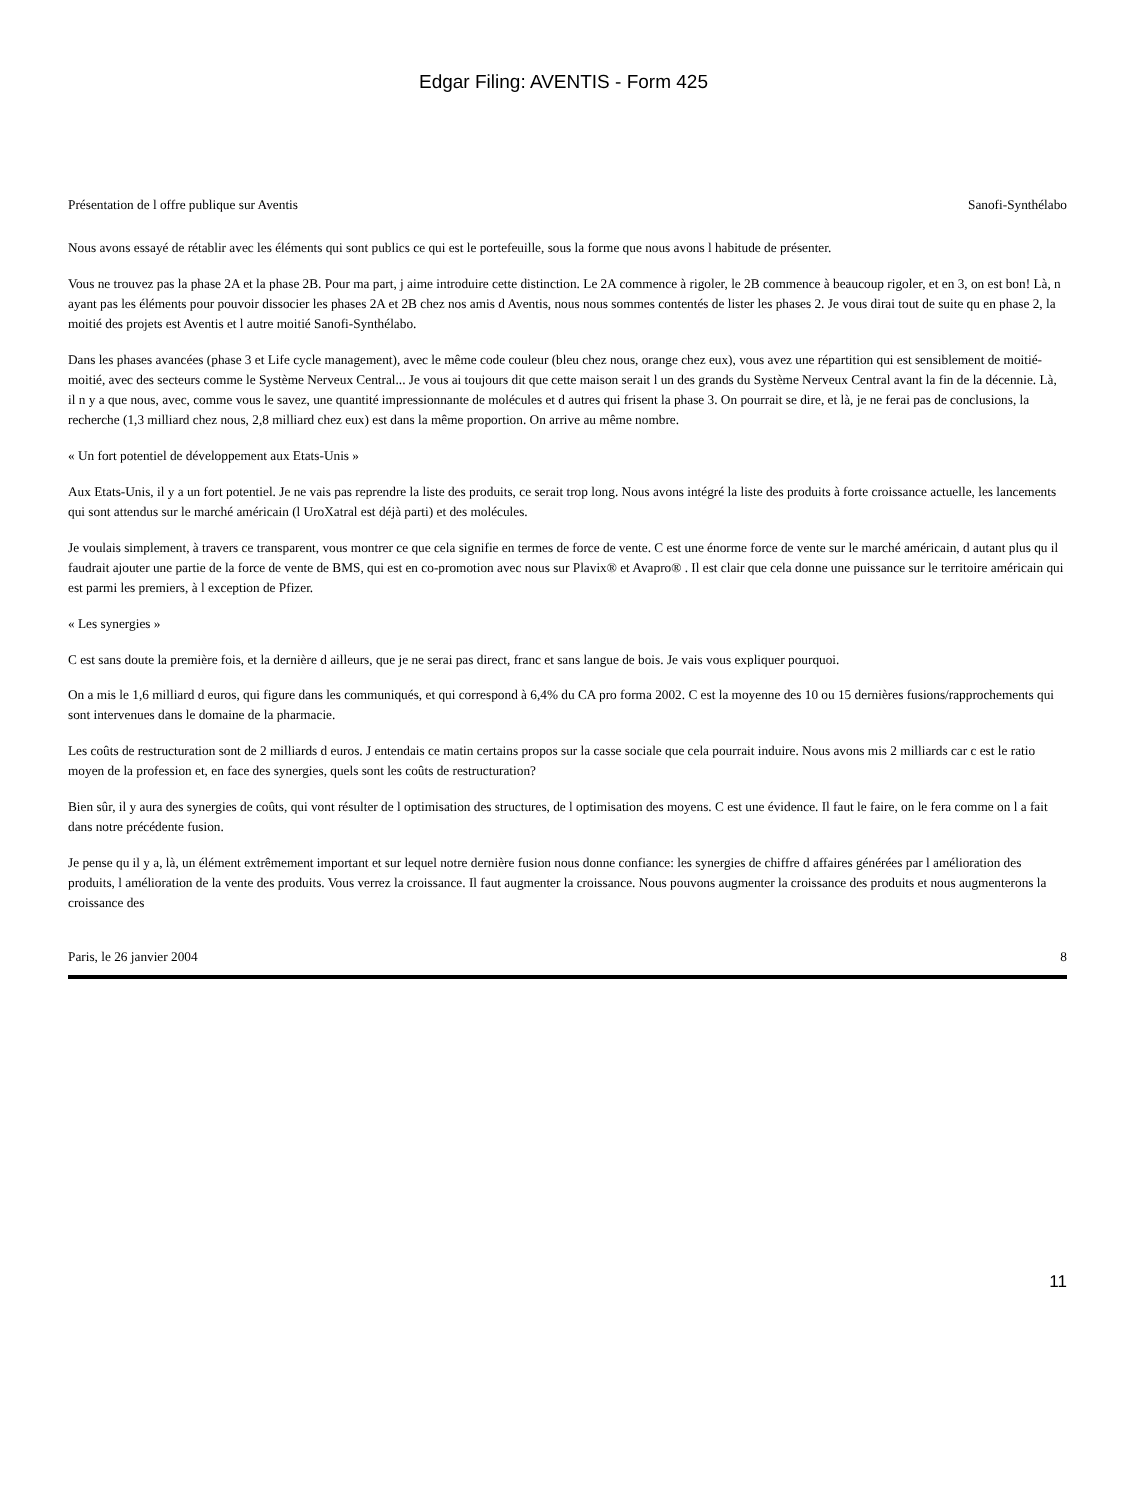Edgar Filing: AVENTIS - Form 425
Présentation de l offre publique sur Aventis Sanofi-Synthélabo
Nous avons essayé de rétablir avec les éléments qui sont publics ce qui est le portefeuille, sous la forme que nous avons l habitude de présenter.
Vous ne trouvez pas la phase 2A et la phase 2B. Pour ma part, j aime introduire cette distinction. Le 2A commence à rigoler, le 2B commence à beaucoup rigoler, et en 3, on est bon! Là, n ayant pas les éléments pour pouvoir dissocier les phases 2A et 2B chez nos amis d Aventis, nous nous sommes contentés de lister les phases 2. Je vous dirai tout de suite qu en phase 2, la moitié des projets est Aventis et l autre moitié Sanofi-Synthélabo.
Dans les phases avancées (phase 3 et Life cycle management), avec le même code couleur (bleu chez nous, orange chez eux), vous avez une répartition qui est sensiblement de moitié-moitié, avec des secteurs comme le Système Nerveux Central... Je vous ai toujours dit que cette maison serait l un des grands du Système Nerveux Central avant la fin de la décennie. Là, il n y a que nous, avec, comme vous le savez, une quantité impressionnante de molécules et d autres qui frisent la phase 3. On pourrait se dire, et là, je ne ferai pas de conclusions, la recherche (1,3 milliard chez nous, 2,8 milliard chez eux) est dans la même proportion. On arrive au même nombre.
« Un fort potentiel de développement aux Etats-Unis »
Aux Etats-Unis, il y a un fort potentiel. Je ne vais pas reprendre la liste des produits, ce serait trop long. Nous avons intégré la liste des produits à forte croissance actuelle, les lancements qui sont attendus sur le marché américain (l UroXatral est déjà parti) et des molécules.
Je voulais simplement, à travers ce transparent, vous montrer ce que cela signifie en termes de force de vente. C est une énorme force de vente sur le marché américain, d autant plus qu il faudrait ajouter une partie de la force de vente de BMS, qui est en co-promotion avec nous sur Plavix® et Avapro® . Il est clair que cela donne une puissance sur le territoire américain qui est parmi les premiers, à l exception de Pfizer.
« Les synergies »
C est sans doute la première fois, et la dernière d ailleurs, que je ne serai pas direct, franc et sans langue de bois. Je vais vous expliquer pourquoi.
On a mis le 1,6 milliard d euros, qui figure dans les communiqués, et qui correspond à 6,4% du CA pro forma 2002. C est la moyenne des 10 ou 15 dernières fusions/rapprochements qui sont intervenues dans le domaine de la pharmacie.
Les coûts de restructuration sont de 2 milliards d euros. J entendais ce matin certains propos sur la casse sociale que cela pourrait induire. Nous avons mis 2 milliards car c est le ratio moyen de la profession et, en face des synergies, quels sont les coûts de restructuration?
Bien sûr, il y aura des synergies de coûts, qui vont résulter de l optimisation des structures, de l optimisation des moyens. C est une évidence. Il faut le faire, on le fera comme on l a fait dans notre précédente fusion.
Je pense qu il y a, là, un élément extrêmement important et sur lequel notre dernière fusion nous donne confiance: les synergies de chiffre d affaires générées par l amélioration des produits, l amélioration de la vente des produits. Vous verrez la croissance. Il faut augmenter la croissance. Nous pouvons augmenter la croissance des produits et nous augmenterons la croissance des
Paris, le 26 janvier 2004 8
11